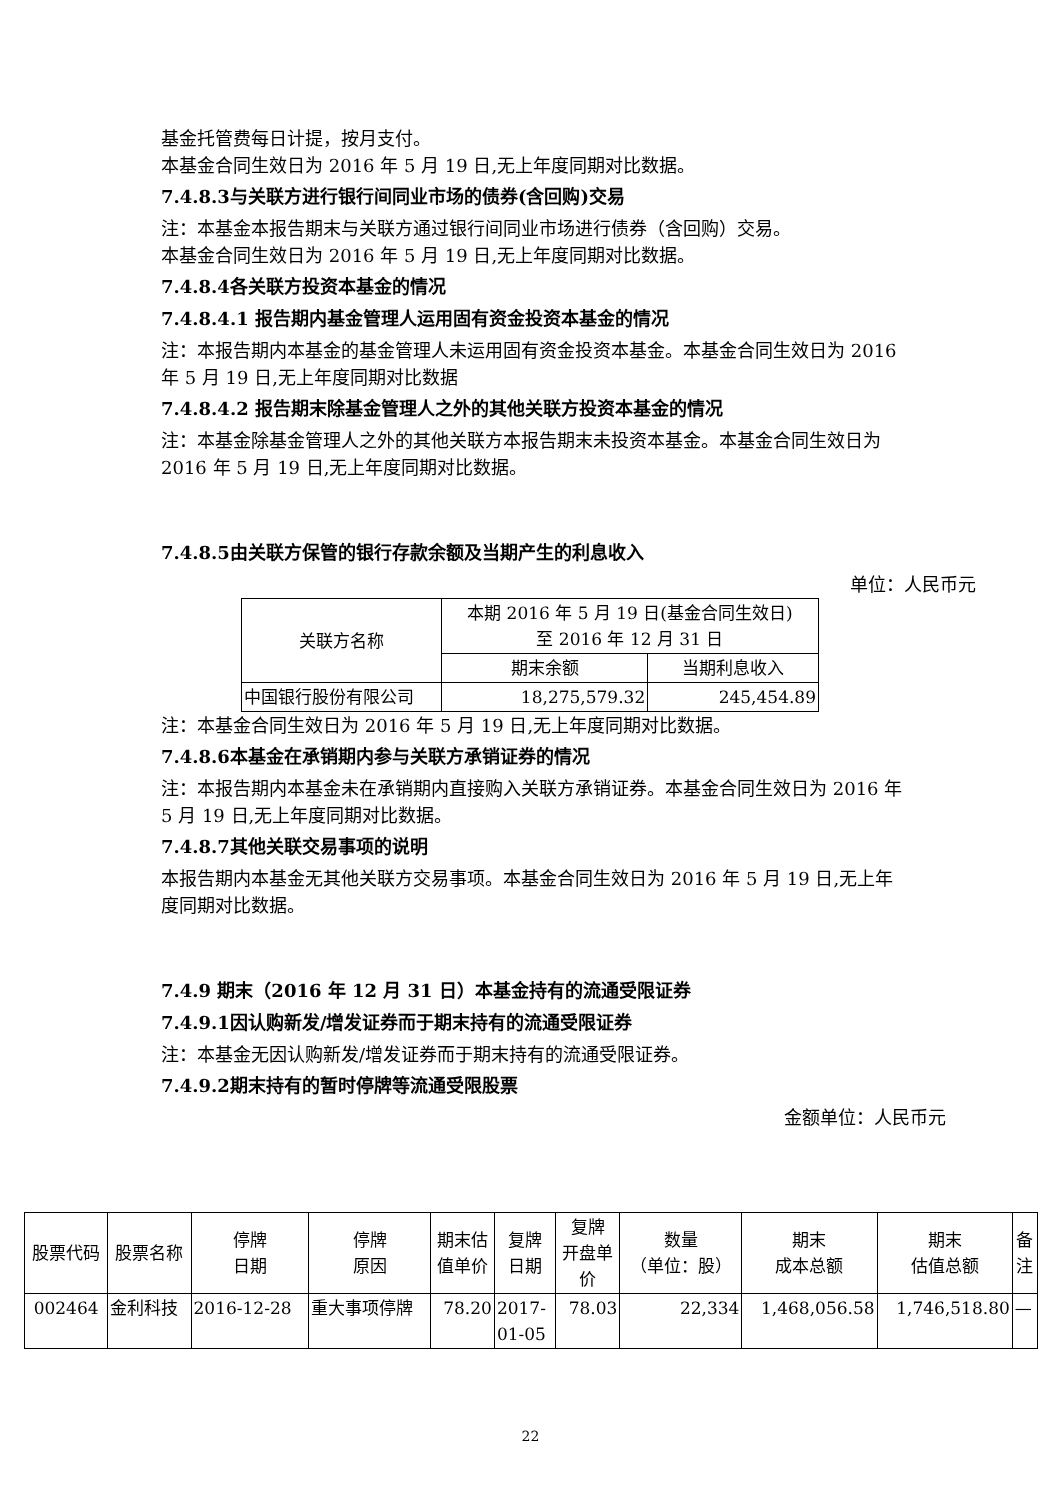基金托管费每日计提，按月支付。
本基金合同生效日为 2016 年 5 月 19 日,无上年度同期对比数据。
7.4.8.3与关联方进行银行间同业市场的债券(含回购)交易
注：本基金本报告期末与关联方通过银行间同业市场进行债券（含回购）交易。
本基金合同生效日为 2016 年 5 月 19 日,无上年度同期对比数据。
7.4.8.4各关联方投资本基金的情况
7.4.8.4.1 报告期内基金管理人运用固有资金投资本基金的情况
注：本报告期内本基金的基金管理人未运用固有资金投资本基金。本基金合同生效日为 2016 年 5 月 19 日,无上年度同期对比数据
7.4.8.4.2 报告期末除基金管理人之外的其他关联方投资本基金的情况
注：本基金除基金管理人之外的其他关联方本报告期末未投资本基金。本基金合同生效日为 2016 年 5 月 19 日,无上年度同期对比数据。
7.4.8.5由关联方保管的银行存款余额及当期产生的利息收入
单位：人民币元
| 关联方名称 | 本期 2016 年 5 月 19 日(基金合同生效日) 至 2016 年 12 月 31 日 | |
| --- | --- | --- |
| | 期末余额 | 当期利息收入 |
| 中国银行股份有限公司 | 18,275,579.32 | 245,454.89 |
注：本基金合同生效日为 2016 年 5 月 19 日,无上年度同期对比数据。
7.4.8.6本基金在承销期内参与关联方承销证券的情况
注：本报告期内本基金未在承销期内直接购入关联方承销证券。本基金合同生效日为 2016 年 5 月 19 日,无上年度同期对比数据。
7.4.8.7其他关联交易事项的说明
本报告期内本基金无其他关联方交易事项。本基金合同生效日为 2016 年 5 月 19 日,无上年度同期对比数据。
7.4.9 期末（2016 年 12 月 31 日）本基金持有的流通受限证券
7.4.9.1因认购新发/增发证券而于期末持有的流通受限证券
注：本基金无因认购新发/增发证券而于期末持有的流通受限证券。
7.4.9.2期末持有的暂时停牌等流通受限股票
金额单位：人民币元
| 股票代码 | 股票名称 | 停牌 日期 | 停牌 原因 | 期末估 值单价 | 复牌 日期 | 复牌 开盘单 价 | 数量 （单位：股） | 期末 成本总额 | 期末 估值总额 | 备 注 |
| --- | --- | --- | --- | --- | --- | --- | --- | --- | --- | --- |
| 002464 | 金利科技 | 2016-12-28 | 重大事项停牌 | 78.20 | 2017- 01-05 | 78.03 | 22,334 | 1,468,056.58 | 1,746,518.80 | — |
22